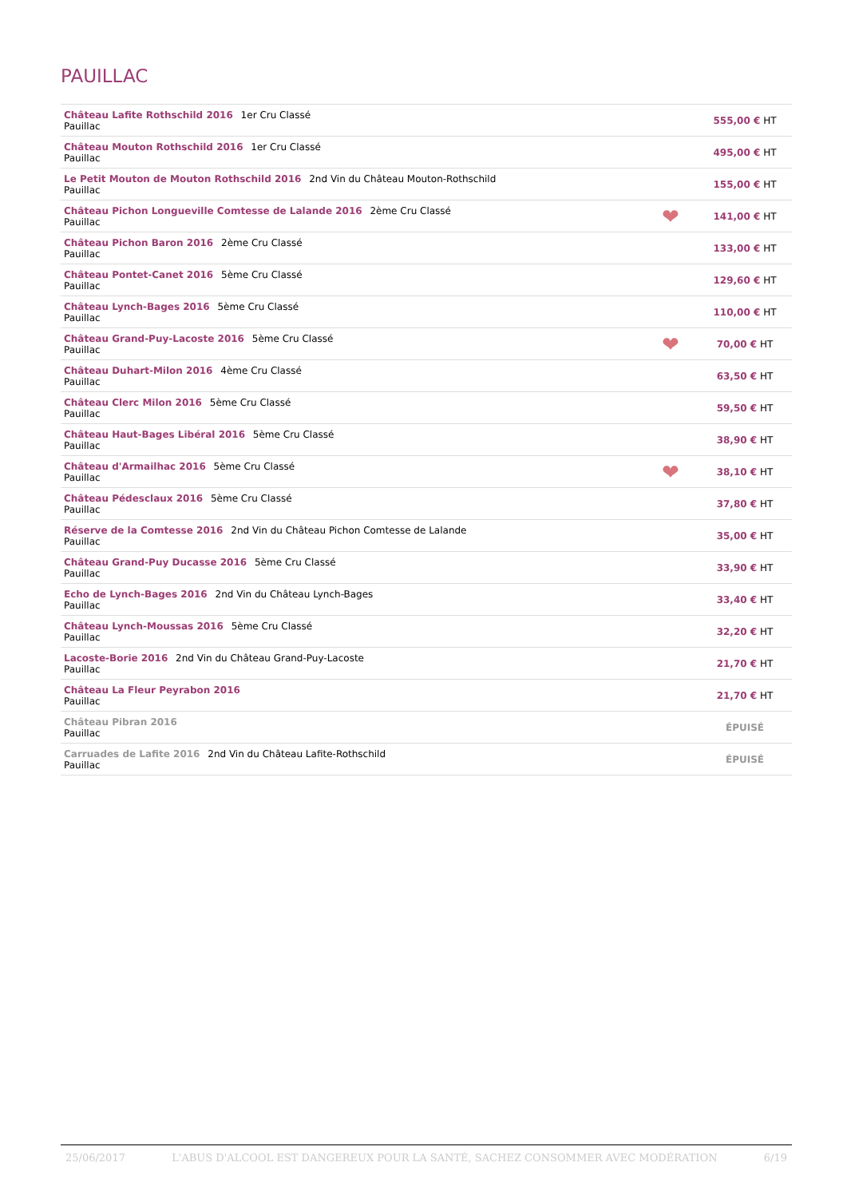PAUILLAC
| Château Lafite Rothschild 2016 1er Cru Classé Pauillac | | 555,00 € HT |
| Château Mouton Rothschild 2016 1er Cru Classé Pauillac | | 495,00 € HT |
| Le Petit Mouton de Mouton Rothschild 2016 2nd Vin du Château Mouton-Rothschild Pauillac | | 155,00 € HT |
| Château Pichon Longueville Comtesse de Lalande 2016 2ème Cru Classé Pauillac | ❤ | 141,00 € HT |
| Château Pichon Baron 2016 2ème Cru Classé Pauillac | | 133,00 € HT |
| Château Pontet-Canet 2016 5ème Cru Classé Pauillac | | 129,60 € HT |
| Château Lynch-Bages 2016 5ème Cru Classé Pauillac | | 110,00 € HT |
| Château Grand-Puy-Lacoste 2016 5ème Cru Classé Pauillac | ❤ | 70,00 € HT |
| Château Duhart-Milon 2016 4ème Cru Classé Pauillac | | 63,50 € HT |
| Château Clerc Milon 2016 5ème Cru Classé Pauillac | | 59,50 € HT |
| Château Haut-Bages Libéral 2016 5ème Cru Classé Pauillac | | 38,90 € HT |
| Château d'Armailhac 2016 5ème Cru Classé Pauillac | ❤ | 38,10 € HT |
| Château Pédesclaux 2016 5ème Cru Classé Pauillac | | 37,80 € HT |
| Réserve de la Comtesse 2016 2nd Vin du Château Pichon Comtesse de Lalande Pauillac | | 35,00 € HT |
| Château Grand-Puy Ducasse 2016 5ème Cru Classé Pauillac | | 33,90 € HT |
| Echo de Lynch-Bages 2016 2nd Vin du Château Lynch-Bages Pauillac | | 33,40 € HT |
| Château Lynch-Moussas 2016 5ème Cru Classé Pauillac | | 32,20 € HT |
| Lacoste-Borie 2016 2nd Vin du Château Grand-Puy-Lacoste Pauillac | | 21,70 € HT |
| Château La Fleur Peyrabon 2016 Pauillac | | 21,70 € HT |
| Château Pibran 2016 Pauillac | | ÉPUISÉ |
| Carruades de Lafite 2016 2nd Vin du Château Lafite-Rothschild Pauillac | | ÉPUISÉ |
25/06/2017 L'ABUS D'ALCOOL EST DANGEREUX POUR LA SANTÉ, SACHEZ CONSOMMER AVEC MODÉRATION 6/19